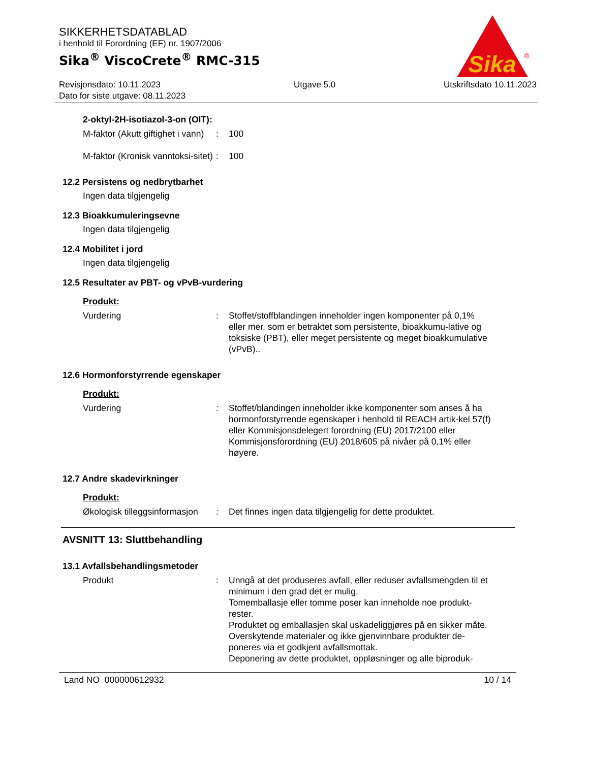SIKKERHETSDATABLAD
i henhold til Forordning (EF) nr. 1907/2006
Sika<sup>®</sup> ViscoCrete<sup>®</sup> RMC-315
Sika
®
Revisjonsdato: 10.11.2023
Dato for siste utgave: 08.11.2023
Utgave 5.0 Utskriftsdato 10.11.2023
2-oktyl-2H-isotiazol-3-on (OIT):
M-faktor (Akutt giftighet i vann)
: 100
M-faktor (Kronisk vanntoksi-sitet)
: 100
12.2 Persistens og nedbrytbarhet
Ingen data tilgjengelig
12.3 Bioakkumuleringsevne
Ingen data tilgjengelig
12.4 Mobilitet i jord
Ingen data tilgjengelig
12.5 Resultater av PBT- og vPvB-vurdering
Produkt:
Vurdering : Stoffet/stoffblandingen inneholder ingen komponenter på 0,1% eller mer, som er betraktet som persistente, bioakkumu-lative og toksiske (PBT), eller meget persistente og meget bioakkumulative (vPvB)..
12.6 Hormonforstyrrende egenskaper
Produkt:
Vurdering : Stoffet/blandingen inneholder ikke komponenter som anses å ha hormonforstyrrende egenskaper i henhold til REACH artik-kel 57(f) eller Kommisjonsdelegert forordning (EU) 2017/2100 eller Kommisjonsforordning (EU) 2018/605 på nivåer på 0,1% eller høyere.
12.7 Andre skadevirkninger
Produkt:
Økologisk tilleggsinformasjon
: Det finnes ingen data tilgjengelig for dette produktet.
AVSNITT 13: Sluttbehandling
13.1 Avfallsbehandlingsmetoder
Produkt : Unngå at det produseres avfall, eller reduser avfallsmengden til et minimum i den grad det er mulig.
Tomemballasje eller tomme poser kan inneholde noe produkt-rester.
Produktet og emballasjen skal uskadeliggjøres på en sikker måte.
Overskytende materialer og ikke gjenvinnbare produkter de-poneres via et godkjent avfallsmottak.
Deponering av dette produktet, oppløsninger og alle biproduk-
Land NO 000000612932 10 / 14